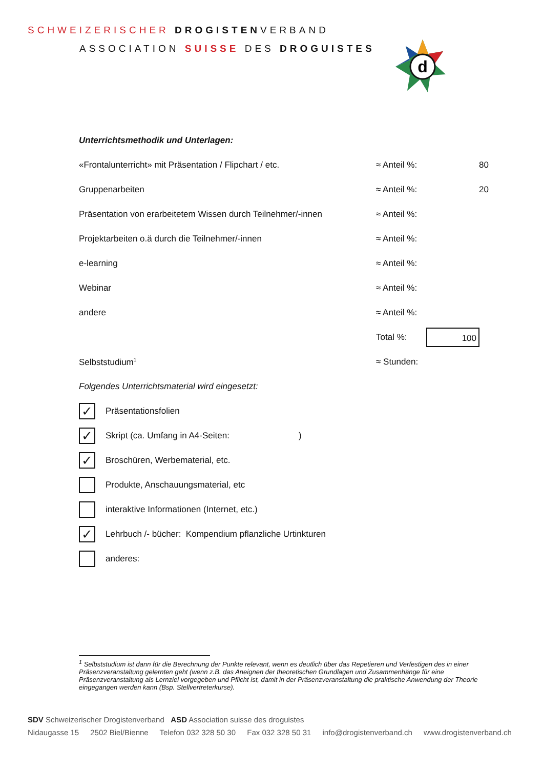SCHWEIZERISCHER DROGISTENVERBAND
ASSOCIATION SUISSE DES DROGUISTES
d
Unterrichtsmethodik und Unterlagen:
«Frontalunterricht» mit Präsentation / Flipchart / etc. ≈ Anteil %: 80
Gruppenarbeiten ≈ Anteil %: 20
Präsentation von erarbeitetem Wissen durch Teilnehmer/-innen ≈ Anteil %:
Projektarbeiten o.ä durch die Teilnehmer/-innen ≈ Anteil %:
e-learning ≈ Anteil %:
Webinar ≈ Anteil %:
andere ≈ Anteil %:
Total %: 100
Selbststudium<sup>1</sup> ≈ Stunden:
Folgendes Unterrichtsmaterial wird eingesetzt:
✓
Präsentationsfolien
✓
Skript (ca. Umfang in A4-Seiten: )
✓
Broschüren, Werbematerial, etc.
Produkte, Anschauungsmaterial, etc
interaktive Informationen (Internet, etc.)
✓
Lehrbuch /- bücher: Kompendium pflanzliche Urtinkturen
anderes:
<sup>1</sup> Selbststudium ist dann für die Berechnung der Punkte relevant, wenn es deutlich über das Repetieren und Verfestigen des in einer Präsenzveranstaltung gelernten geht (wenn z.B. das Aneignen der theoretischen Grundlagen und Zusammenhänge für eine Präsenzveranstaltung als Lernziel vorgegeben und Pflicht ist, damit in der Präsenzveranstaltung die praktische Anwendung der Theorie eingegangen werden kann (Bsp. Stellvertreterkurse).
SDV Schweizerischer Drogistenverband ASD Association suisse des droguistes
Nidaugasse 15 2502 Biel/Bienne Telefon 032 328 50 30 Fax 032 328 50 31 info@drogistenverband.ch www.drogistenverband.ch